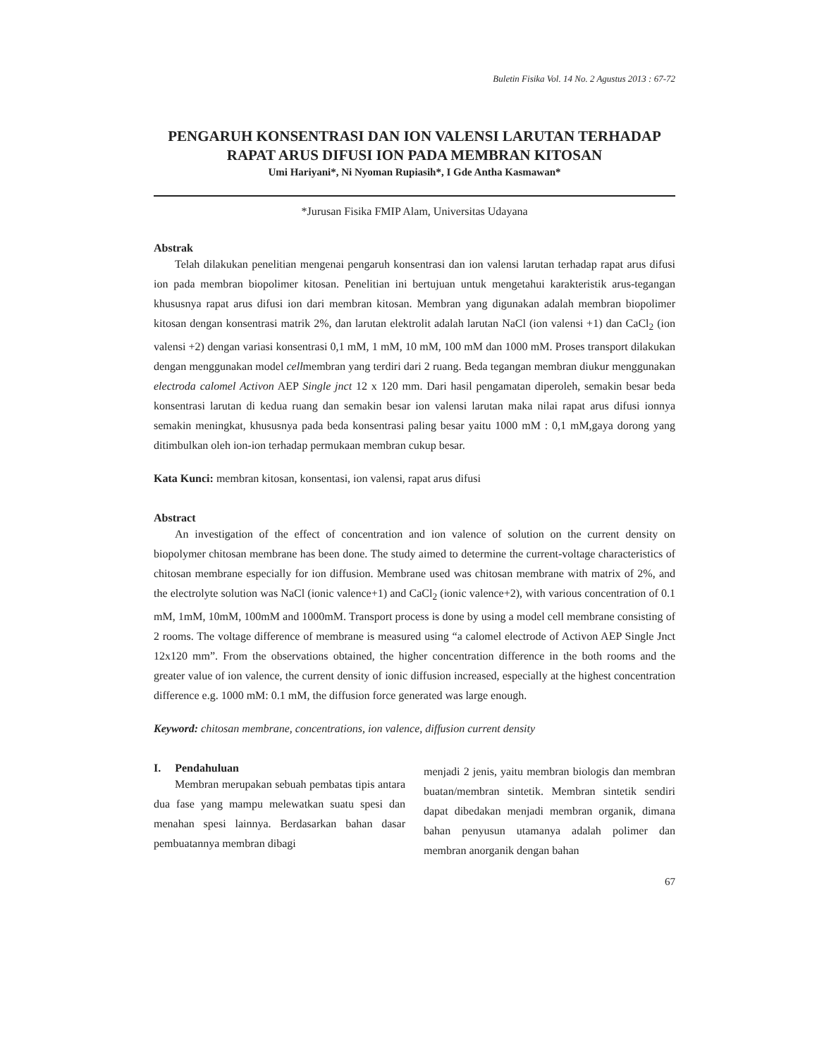Buletin Fisika Vol. 14 No. 2 Agustus 2013 : 67-72
PENGARUH KONSENTRASI DAN ION VALENSI LARUTAN TERHADAP RAPAT ARUS DIFUSI ION PADA MEMBRAN KITOSAN
Umi Hariyani*, Ni Nyoman Rupiasih*, I Gde Antha Kasmawan*
*Jurusan Fisika FMIP Alam, Universitas Udayana
Abstrak
Telah dilakukan penelitian mengenai pengaruh konsentrasi dan ion valensi larutan terhadap rapat arus difusi ion pada membran biopolimer kitosan. Penelitian ini bertujuan untuk mengetahui karakteristik arus-tegangan khususnya rapat arus difusi ion dari membran kitosan. Membran yang digunakan adalah membran biopolimer kitosan dengan konsentrasi matrik 2%, dan larutan elektrolit adalah larutan NaCl (ion valensi +1) dan CaCl<sub>2</sub> (ion valensi +2) dengan variasi konsentrasi 0,1 mM, 1 mM, 10 mM, 100 mM dan 1000 mM. Proses transport dilakukan dengan menggunakan model cellmembran yang terdiri dari 2 ruang. Beda tegangan membran diukur menggunakan electroda calomel Activon AEP Single jnct 12 x 120 mm. Dari hasil pengamatan diperoleh, semakin besar beda konsentrasi larutan di kedua ruang dan semakin besar ion valensi larutan maka nilai rapat arus difusi ionnya semakin meningkat, khususnya pada beda konsentrasi paling besar yaitu 1000 mM : 0,1 mM,gaya dorong yang ditimbulkan oleh ion-ion terhadap permukaan membran cukup besar.
Kata Kunci: membran kitosan, konsentasi, ion valensi, rapat arus difusi
Abstract
An investigation of the effect of concentration and ion valence of solution on the current density on biopolymer chitosan membrane has been done. The study aimed to determine the current-voltage characteristics of chitosan membrane especially for ion diffusion. Membrane used was chitosan membrane with matrix of 2%, and the electrolyte solution was NaCl (ionic valence+1) and CaCl<sub>2</sub> (ionic valence+2), with various concentration of 0.1 mM, 1mM, 10mM, 100mM and 1000mM. Transport process is done by using a model cell membrane consisting of 2 rooms. The voltage difference of membrane is measured using “a calomel electrode of Activon AEP Single Jnct 12x120 mm”. From the observations obtained, the higher concentration difference in the both rooms and the greater value of ion valence, the current density of ionic diffusion increased, especially at the highest concentration difference e.g. 1000 mM: 0.1 mM, the diffusion force generated was large enough.
Keyword: chitosan membrane, concentrations, ion valence, diffusion current density
I. Pendahuluan
Membran merupakan sebuah pembatas tipis antara dua fase yang mampu melewatkan suatu spesi dan menahan spesi lainnya. Berdasarkan bahan dasar pembuatannya membran dibagi
menjadi 2 jenis, yaitu membran biologis dan membran buatan/membran sintetik. Membran sintetik sendiri dapat dibedakan menjadi membran organik, dimana bahan penyusun utamanya adalah polimer dan membran anorganik dengan bahan
67